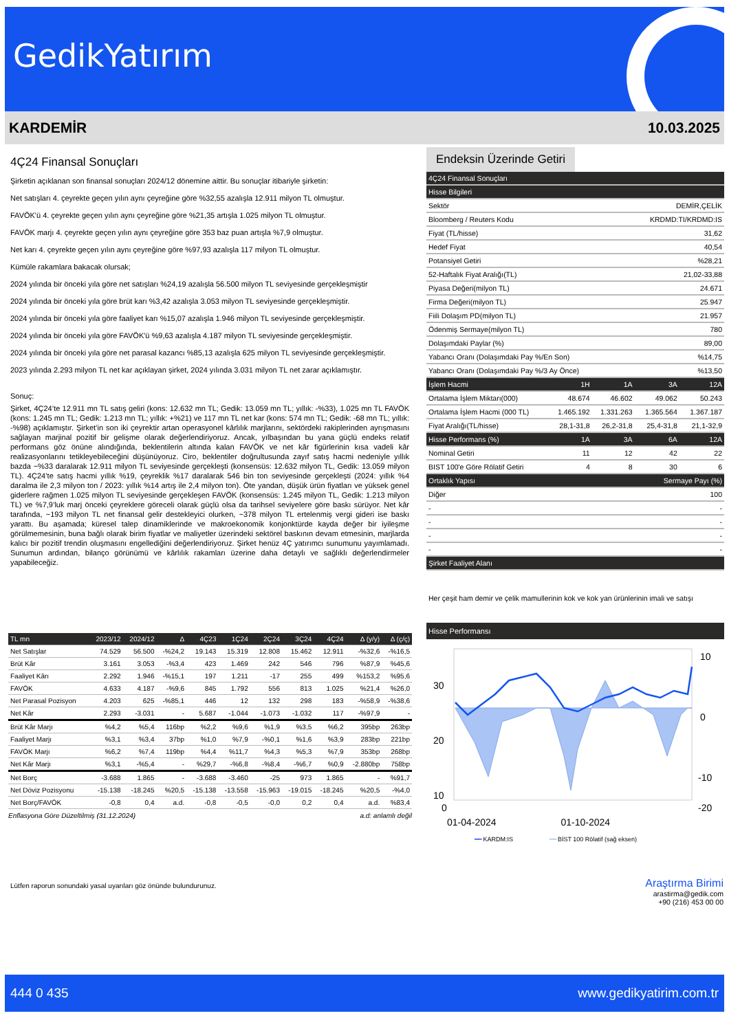GedikYatırım
KARDEMİR 10.03.2025
4Ç24 Finansal Sonuçları
Şirketin açıklanan son finansal sonuçları 2024/12 dönemine aittir. Bu sonuçlar itibariyle şirketin:
Net satışları 4. çeyrekte geçen yılın aynı çeyreğine göre %32,55 azalışla 12.911 milyon TL olmuştur.
FAVÖK'ü 4. çeyrekte geçen yılın aynı çeyreğine göre %21,35 artışla 1.025 milyon TL olmuştur.
FAVÖK marjı 4. çeyrekte geçen yılın aynı çeyreğine göre 353 baz puan artışla %7,9 olmuştur.
Net karı 4. çeyrekte geçen yılın aynı çeyreğine göre %97,93 azalışla 117 milyon TL olmuştur.
Kümüle rakamlara bakacak olursak;
2024 yılında bir önceki yıla göre net satışları %24,19 azalışla 56.500 milyon TL seviyesinde gerçekleşmiştir
2024 yılında bir önceki yıla göre brüt karı %3,42 azalışla 3.053 milyon TL seviyesinde gerçekleşmiştir.
2024 yılında bir önceki yıla göre faaliyet karı %15,07 azalışla 1.946 milyon TL seviyesinde gerçekleşmiştir.
2024 yılında bir önceki yıla göre FAVÖK'ü %9,63 azalışla 4.187 milyon TL seviyesinde gerçekleşmiştir.
2024 yılında bir önceki yıla göre net parasal kazancı %85,13 azalışla 625 milyon TL seviyesinde gerçekleşmiştir.
2023 yılında 2.293 milyon TL net kar açıklayan şirket, 2024 yılında 3.031 milyon TL net zarar açıklamıştır.
Sonuç:
Şirket, 4Ç24’te 12.911 mn TL satış geliri (kons: 12.632 mn TL; Gedik: 13.059 mn TL; yıllık: -%33), 1.025 mn TL FAVÖK (kons: 1.245 mn TL; Gedik: 1.213 mn TL; yıllık: +%21) ve 117 mn TL net kar (kons: 574 mn TL; Gedik: -68 mn TL; yıllık: -%98) açıklamıştır. Şirket’in son iki çeyrektir artan operasyonel kârlılık marjlarını, sektördeki rakiplerinden ayrışmasını sağlayan marjinal pozitif bir gelişme olarak değerlendiriyoruz. Ancak, yılbaşından bu yana güçlü endeks relatif performans göz önüne alındığında, beklentilerin altında kalan FAVÖK ve net kâr figürlerinin kısa vadeli kâr realizasyonlarını tetikleyebileceğini düşünüyoruz. Ciro, beklentiler doğrultusunda zayıf satış hacmi nedeniyle yıllık bazda ~%33 daralarak 12.911 milyon TL seviyesinde gerçekleşti (konsensüs: 12.632 milyon TL, Gedik: 13.059 milyon TL). 4Ç24’te satış hacmi yıllık %19, çeyreklik %17 daralarak 546 bin ton seviyesinde gerçekleşti (2024: yıllık %4 daralma ile 2,3 milyon ton / 2023: yıllık %14 artış ile 2,4 milyon ton). Öte yandan, düşük ürün fiyatları ve yüksek genel giderlere rağmen 1.025 milyon TL seviyesinde gerçekleşen FAVÖK (konsensüs: 1.245 milyon TL, Gedik: 1.213 milyon TL) ve %7,9’luk marj önceki çeyreklere göreceli olarak güçlü olsa da tarihsel seviyelere göre baskı sürüyor. Net kâr tarafında, ~193 milyon TL net finansal gelir destekleyici olurken, ~378 milyon TL ertelenmiş vergi gideri ise baskı yarattı. Bu aşamada; küresel talep dinamiklerinde ve makroekonomik konjonktürde kayda değer bir iyileşme görülmemesinin, buna bağlı olarak birim fiyatlar ve maliyetler üzerindeki sektörel baskının devam etmesinin, marjlarda kalıcı bir pozitif trendin oluşmasını engellediğini değerlendiriyoruz. Şirket henüz 4Ç yatırımcı sunumunu yayımlamadı. Sunumun ardından, bilanço görünümü ve kârlılık rakamları üzerine daha detaylı ve sağlıklı değerlendirmeler yapabileceğiz.
Endeksin Üzerinde Getiri
| 4Ç24 Finansal Sonuçları | | | | |
| --- | --- | --- | --- | --- |
| Hisse Bilgileri | | | | |
| Sektör | | | DEMİR,ÇELİK | |
| Bloomberg / Reuters Kodu | | | KRDMD:TI/KRDMD:IS | |
| Fiyat (TL/hisse) | | | 31,62 | |
| Hedef Fiyat | | | 40,54 | |
| Potansiyel Getiri | | | %28,21 | |
| 52-Haftalık Fiyat Aralığı(TL) | | | 21,02-33,88 | |
| Piyasa Değeri(milyon TL) | | | 24.671 | |
| Firma Değeri(milyon TL) | | | 25.947 | |
| Fiili Dolaşım PD(milyon TL) | | | 21.957 | |
| Ödenmiş Sermaye(milyon TL) | | | 780 | |
| Dolaşımdaki Paylar (%) | | | 89,00 | |
| Yabancı Oranı (Dolaşımdaki Pay %/En Son) | | | %14,75 | |
| Yabancı Oranı (Dolaşımdaki Pay %/3 Ay Önce) | | | %13,50 | |
| İşlem Hacmi | 1H | 1A | 3A | 12A |
| Ortalama İşlem Miktarı(000) | 48.674 | 46.602 | 49.062 | 50.243 |
| Ortalama İşlem Hacmi (000 TL) | 1.465.192 | 1.331.263 | 1.365.564 | 1.367.187 |
| Fiyat Aralığı(TL/hisse) | 28,1-31,8 | 26,2-31,8 | 25,4-31,8 | 21,1-32,9 |
| Hisse Performans (%) | 1A | 3A | 6A | 12A |
| Nominal Getiri | 11 | 12 | 42 | 22 |
| BIST 100'e Göre Rölatif Getiri | 4 | 8 | 30 | 6 |
| Ortaklık Yapısı | | | Sermaye Payı (%) | |
| Diğer | | | 100 | |
| - | | | - | |
| - | | | - | |
| - | | | - | |
| - | | | - | |
| Şirket Faaliyet Alanı | | | | |
Her çeşit ham demir ve çelik mamullerinin kok ve kok yan ürünlerinin imali ve satışı
Hisse Performansı
30
20
10
0
10
0
-10
-20
01-04-2024 01-10-2024
━━ KARDM:IS ━━ BİST 100 Rölatif (sağ eksen)
| TL mn | 2023/12 | 2024/12 | Δ | 4Ç23 | 1Ç24 | 2Ç24 | 3Ç24 | 4Ç24 | Δ (y/y) | Δ (ç/ç) |
| --- | --- | --- | --- | --- | --- | --- | --- | --- | --- | --- |
| Net Satışlar | 74.529 | 56.500 | -%24,2 | 19.143 | 15.319 | 12.808 | 15.462 | 12.911 | -%32,6 | -%16,5 |
| Brüt Kâr | 3.161 | 3.053 | -%3,4 | 423 | 1.469 | 242 | 546 | 796 | %87,9 | %45,6 |
| Faaliyet Kârı | 2.292 | 1.946 | -%15,1 | 197 | 1.211 | -17 | 255 | 499 | %153,2 | %95,6 |
| FAVÖK | 4.633 | 4.187 | -%9,6 | 845 | 1.792 | 556 | 813 | 1.025 | %21,4 | %26,0 |
| Net Parasal Pozisyon | 4.203 | 625 | -%85,1 | 446 | 12 | 132 | 298 | 183 | -%58,9 | -%38,6 |
| Net Kâr | 2.293 | -3.031 | - | 5.687 | -1.044 | -1.073 | -1.032 | 117 | -%97,9 | - |
| Brüt Kâr Marjı | %4,2 | %5,4 | 116bp | %2,2 | %9,6 | %1,9 | %3,5 | %6,2 | 395bp | 263bp |
| Faaliyet Marjı | %3,1 | %3,4 | 37bp | %1,0 | %7,9 | -%0,1 | %1,6 | %3,9 | 283bp | 221bp |
| FAVÖK Marjı | %6,2 | %7,4 | 119bp | %4,4 | %11,7 | %4,3 | %5,3 | %7,9 | 353bp | 268bp |
| Net Kâr Marjı | %3,1 | -%5,4 | - | %29,7 | -%6,8 | -%8,4 | -%6,7 | %0,9 | -2.880bp | 758bp |
| Net Borç | -3.688 | 1.865 | - | -3.688 | -3.460 | -25 | 973 | 1.865 | - | %91,7 |
| Net Döviz Pozisyonu | -15.138 | -18.245 | %20,5 | -15.138 | -13.558 | -15.963 | -19.015 | -18.245 | %20,5 | -%4,0 |
| Net Borç/FAVÖK | -0,8 | 0,4 | a.d. | -0,8 | -0,5 | -0,0 | 0,2 | 0,4 | a.d. | %83,4 |
Enflasyona Göre Düzeltilmiş (31.12.2024) a.d: anlamlı değil
Lütfen raporun sonundaki yasal uyarıları göz önünde bulundurunuz.
Araştırma Birimi
arastirma@gedik.com
+90 (216) 453 00 00
444 0 435 www.gedikyatirim.com.tr